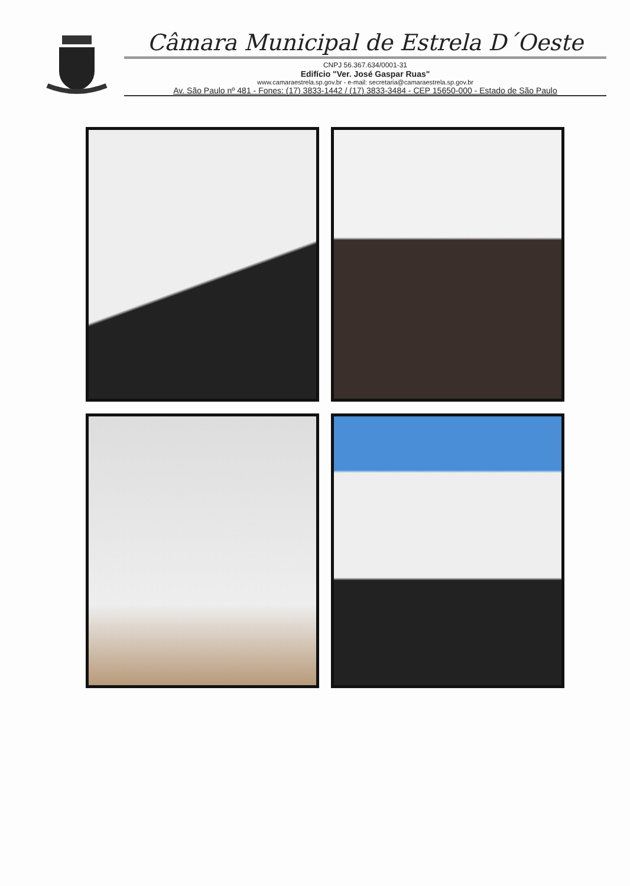Câmara Municipal de Estrela D´Oeste
CNPJ 56.367.634/0001-31
Edifício "Ver. José Gaspar Ruas"
www.camaraestrela.sp.gov.br - e-mail: secretaria@camaraestrela.sp.gov.br
Av. São Paulo nº 481 - Fones: (17) 3833-1442 / (17) 3833-3484 - CEP 15650-000 - Estado de São Paulo